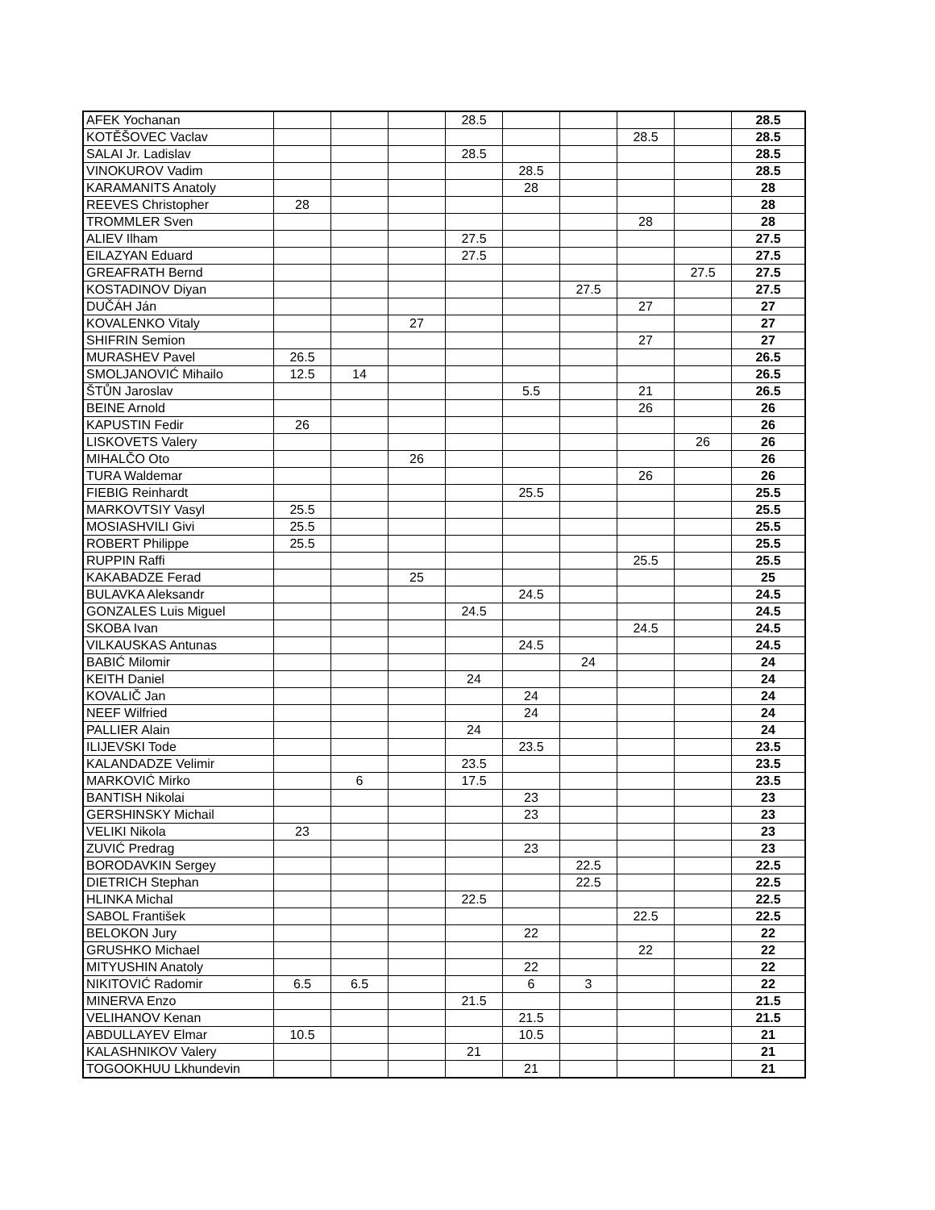| AFEK Yochanan | | | | 28.5 | | | | | 28.5 |
| KOTĚŠOVEC Vaclav | | | | | | | 28.5 | | 28.5 |
| SALAI Jr. Ladislav | | | | 28.5 | | | | | 28.5 |
| VINOKUROV Vadim | | | | | 28.5 | | | | 28.5 |
| KARAMANITS Anatoly | | | | | 28 | | | | 28 |
| REEVES Christopher | 28 | | | | | | | | 28 |
| TROMMLER Sven | | | | | | | 28 | | 28 |
| ALIEV Ilham | | | | 27.5 | | | | | 27.5 |
| EILAZYAN Eduard | | | | 27.5 | | | | | 27.5 |
| GREAFRATH Bernd | | | | | | | | 27.5 | 27.5 |
| KOSTADINOV Diyan | | | | | | 27.5 | | | 27.5 |
| DUČÁH Ján | | | | | | | 27 | | 27 |
| KOVALENKO Vitaly | | | 27 | | | | | | 27 |
| SHIFRIN Semion | | | | | | | 27 | | 27 |
| MURASHEV Pavel | 26.5 | | | | | | | | 26.5 |
| SMOLJANOVIĆ Mihailo | 12.5 | 14 | | | | | | | 26.5 |
| ŠTŮN Jaroslav | | | | | 5.5 | | 21 | | 26.5 |
| BEINE Arnold | | | | | | | 26 | | 26 |
| KAPUSTIN Fedir | 26 | | | | | | | | 26 |
| LISKOVETS Valery | | | | | | | | 26 | 26 |
| MIHALČO Oto | | | 26 | | | | | | 26 |
| TURA Waldemar | | | | | | | 26 | | 26 |
| FIEBIG Reinhardt | | | | | 25.5 | | | | 25.5 |
| MARKOVTSIY Vasyl | 25.5 | | | | | | | | 25.5 |
| MOSIASHVILI Givi | 25.5 | | | | | | | | 25.5 |
| ROBERT Philippe | 25.5 | | | | | | | | 25.5 |
| RUPPIN Raffi | | | | | | | 25.5 | | 25.5 |
| KAKABADZE Ferad | | | 25 | | | | | | 25 |
| BULAVKA Aleksandr | | | | | 24.5 | | | | 24.5 |
| GONZALES Luis Miguel | | | | 24.5 | | | | | 24.5 |
| SKOBA Ivan | | | | | | | 24.5 | | 24.5 |
| VILKAUSKAS Antunas | | | | | 24.5 | | | | 24.5 |
| BABIĆ Milomir | | | | | | 24 | | | 24 |
| KEITH Daniel | | | | 24 | | | | | 24 |
| KOVALIČ Jan | | | | | 24 | | | | 24 |
| NEEF Wilfried | | | | | 24 | | | | 24 |
| PALLIER Alain | | | | 24 | | | | | 24 |
| ILIJEVSKI Tode | | | | | 23.5 | | | | 23.5 |
| KALANDADZE Velimir | | | | 23.5 | | | | | 23.5 |
| MARKOVIĆ Mirko | | 6 | | 17.5 | | | | | 23.5 |
| BANTISH Nikolai | | | | | 23 | | | | 23 |
| GERSHINSKY Michail | | | | | 23 | | | | 23 |
| VELIKI Nikola | 23 | | | | | | | | 23 |
| ZUVIĆ Predrag | | | | | 23 | | | | 23 |
| BORODAVKIN Sergey | | | | | | 22.5 | | | 22.5 |
| DIETRICH Stephan | | | | | | 22.5 | | | 22.5 |
| HLINKA Michal | | | | 22.5 | | | | | 22.5 |
| SABOL František | | | | | | | 22.5 | | 22.5 |
| BELOKON Jury | | | | | 22 | | | | 22 |
| GRUSHKO Michael | | | | | | | 22 | | 22 |
| MITYUSHIN Anatoly | | | | | 22 | | | | 22 |
| NIKITOVIĆ Radomir | 6.5 | 6.5 | | | 6 | 3 | | | 22 |
| MINERVA Enzo | | | | 21.5 | | | | | 21.5 |
| VELIHANOV Kenan | | | | | 21.5 | | | | 21.5 |
| ABDULLAYEV Elmar | 10.5 | | | | 10.5 | | | | 21 |
| KALASHNIKOV Valery | | | | 21 | | | | | 21 |
| TOGOOKHUU Lkhundevin | | | | | 21 | | | | 21 |